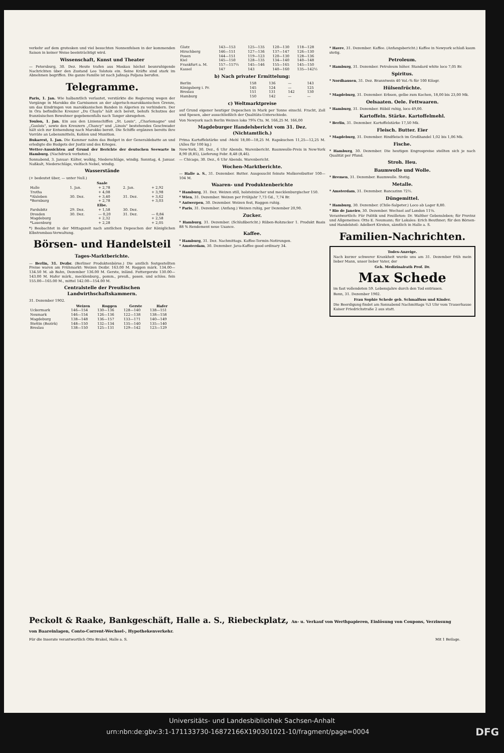verkehr auf dem grotesken und viel besuchten Nonnenfelsen in der kommenden Saison in keiner Weise beeinträchtigt wird.
Wissenschaft, Kunst und Theater
— Petersburg, 30. Dez. Heute trafen aus Moskau höchst beunruhigende Nachrichten über den Zustand Leo Tolstois ein. Seine Kräfte sind stark im Abnehmen begriffen. Die ganze Familie ist nach Jaßnaja Poljana berufen.
Telegramme.
Paris, 1. Jan. Wie halbamtlich verlautet, verstärkte die Regierung wegen der Vorgänge in Marokko die Garnisonen an der algerisch-marokkanischen Grenze, um das Eindringen von marokkanischen Banden in Algerien zu verhindern. Der in Ora befindliche Kreuzer „Du Chayla" hält sich bereit, behufs Schutzes der französischen Bewohner gegebenenfalls nach Tanger abzugehen.
Toulon, 1. Jan. Ein aus den Linienschiffen „St. Louis", „Charlemagne" und „Gaulois", sowie den Kreuzern „Chancy" und „Linois" bestehendes Geschwader hält sich zur Entsendung nach Marokko bereit. Die Schiffe ergänzen bereits ihre Vorräte an Lebensmitteln, Kohlen und Munition.
Bukarest, 1. Jan. Die Kammer nahm das Budget in der Generaldebatte an und erledigte die Budgets der Justiz und des Krieges.
Wetter-Aussichten auf Grund der Berichte der deutschen Seewarte in Hamburg. (Nachdruck verboten.)
Sonnabend, 3. Januar: Kälter, wolkig, Niederschläge, windig. Sonntag, 4. Januar. Naßkalt, Niederschläge, vielfach Nebel, windig.
Wasserstände
(+ bedeutet über, — unter Null.)
| Saale | | | | |
| --- | --- | --- | --- | --- |
| Halle | 1. Jan. | + 2,78 | 2. Jan. | + 2,92 |
| Trotha | | + 4,08 | | + 3,98 |
| *Alsleben | 30. Dez. | + 3,40 | 31. Dez. | + 3,62 |
| *Bernburg | | + 2,78 | | + 3,03 |
| Elbe. | | | | |
| Pardubitz | 29. Dez. | + 1,58 | 30. Dez. | |
| Dresden | 30. Dez. | — 0,20 | 31. Dez. | — 0,84 |
| Magdeburg | | + 2,32 | | + 2,58 |
| *Lauenburg | | + 2,28 | | + 2,05 |
*) Beobachtet in der Mittagszeit nach amtlichen Depeschen der Königlichen Elbstrombau-Verwaltung.
Börsen- und Handelsteil
Tages-Marktberichte.
— Berlin, 31. Dezbr. (Berliner Produktenbörse.) Die amtlich festgestellten Preise waren am Frühmarkt: Weizen Dezbr. 163.00 M. Roggen märk. 134.00—134.50 M. ab Bahn, Dezember 136.00 M. Gerste, inländ. Futtergerste 130.00—143.00 M. Hafer märk., mecklenburg., pomm., preuß., posen. und schles. fein 155.00—165.00 M., mittel 142.00—154.00 M.
Centralstelle der Preußischen Landwirthschaftskammern.
31. Dezember 1902.
| | Weizen | Roggen | Gerste | Hafer |
| --- | --- | --- | --- | --- |
| Uckermark | 146—154 | 130—136 | 128—140 | 138—151 |
| Neumark | 146—154 | 126—136 | 122—138 | 138—158 |
| Magdeburg | 138—148 | 136—157 | 133—171 | 140—149 |
| Stettin (Bezirk) | 148—150 | 132—134 | 135—140 | 135—140 |
| Breslau | 138—150 | 125—131 | 129—142 | 123—129 |
| Glatz | 143—153 | 125—135 | 120—130 | 118—128 |
| Hirschberg | 146—151 | 127—136 | 137—147 | 126—130 |
| Posen | 144—151 | 119—123 | 120—130 | 128—136 |
| Kiel | 145—150 | 128—135 | 134—140 | 140—148 |
| Frankfurt a. M. | 157—157½ | 145—146 | 155—165 | 145—150 |
| Kassel | 147 | 143 | 140—160 | 135—142½ |
b) Nach privater Ermittelung:
| Berlin | 158 | 136 | — | 143 |
| Königsberg i. Pr. | 145 | 124 | — | 125 |
| Breslau | 151 | 131 | 142 | 130 |
| Hamburg | 150 | 142 | — | — |
c) Weltmarktpreise
auf Grund eigener heutiger Depeschen in Mark per Tonne einschl. Fracht, Zoll und Spesen, aber ausschließlich der Qualitäts-Unterschiede.
Von Newyork nach Berlin Weizen loko 79⅝ Cts. M. 166,25 M. 166,00
Magdeburger Handelsbericht vom 31. Dez. (Nichtamtlich.)
Prima Kartoffelstärke und -Mehl 18,00—18,25 M. Rapskuchen 11,25—12,25 M. (Alles für 100 kg.)
New-York, 30. Dez., 6 Uhr Abends. Warenbericht. Baumwolle-Preis in New-York 8,90 (8,85), Lieferung Febr. 8,48 (8,46).
— Chicago, 30. Dez., 6 Uhr Abends. Warenbericht.
Wochen-Marktberichte.
— Halle a. S., 31. Dezember. Butter. Ausgesucht feinste Molkereibutter 100—104 M.
Waaren- und Produktenberichte
* Hamburg, 31. Dez. Weizen still, holsteinischer und mecklenburgischer 150.
* Wien, 31. Dezember. Weizen per Frühjahr 7,73 Gd., 7,74 Br.
* Antwerpen, 30. Dezember. Weizen fest, Roggen ruhig.
* Paris, 31. Dezember. (Anfang.) Weizen ruhig, per Dezember 20,90.
Zucker.
* Hamburg, 31. Dezember. (Schlußbericht.) Rüben-Rohzucker 1. Produkt Basis 88 % Rendement neue Usance.
Kaffee.
* Hamburg, 31. Dez. Nachmittags. Kaffee-Termin-Notirungen.
* Amsterdam, 30. Dezember. Java-Kaffee good ordinary 34.
* Havre, 31. Dezember. Kaffee. (Anfangsbericht.) Kaffee in Newyork schloß kaum stetig.
Petroleum.
* Hamburg, 31. Dezember. Petroleum höher. Standard white loco 7,05 Br.
Spiritus.
* Nordhausen, 31. Dez. Branntwein 40 Vol.-% für 100 Kilogr.
Hülsenfrüchte.
* Magdeburg, 31. Dezember. Erbsen, gelbe zum Kochen, 18,00 bis 23,00 Mk.
Oelsaaten. Oele. Fettwaaren.
* Hamburg, 31. Dezember. Rüböl ruhig, loco 49,00.
Kartoffeln. Stärke. Kartoffelmehl.
* Berlin, 31. Dezember. Kartoffelstärke 17,50 Mk.
Fleisch. Butter. Eier
* Magdeburg, 31. Dezember. Rindfleisch im Großhandel 1,02 bis 1,06 Mk.
Fische.
* Hamburg, 30. Dezember. Die heutigen Engrospreise stellten sich je nach Qualität per Pfund.
Stroh. Heu.
Baumwolle und Wolle.
* Bremen, 31. Dezember. Baumwolle. Stetig.
Metalle.
* Amsterdam, 31. Dezember. Bancazinn 72½.
Düngemittel.
* Hamburg, 30. Dezember. (Chile-Salpeter.) Loco ab Lager 8,80.
* Rio de Janeiro, 30. Dezember. Wechsel auf London 11⅛.
Verantwortlich: Für Politik und Feuilleton: Dr. Walther Gebensleben; für Provinz und Allgemeines: Otto E. Neumann; für Lokales: Erich Beuthner; für den Börsen- und Handelsteil: Adelbert Kirsten, sämtlich in Halle a. S.
Familien-Nachrichten.
Todes-Anzeige.
Nach kurzer schwerer Krankheit wurde uns am 31. Dezember früh mein lieber Mann, unser lieber Vater, der
Geh. Medizinalrath Prof. Dr.
Max Schede
im fast vollendeten 59. Lebensjahre durch den Tod entrissen.
Bonn, 31. Dezember 1902.
Frau Sophie Schede geb. Schmalfuss und Kinder.
Die Beerdigung findet am Sonnabend Nachmittags ¾3 Uhr vom Trauerhause Kaiser Friedrichstraße 2 aus statt.
Peckolt & Raake, Bankgeschäft, Halle a. S., Riebeckplatz, An- u. Verkauf von Werthpapieren, Einlösung von Coupons, Verzinsung von Baareinlagen, Conto-Corrent-Wechsel-, Hypothekenverkehr.
Für die Inserate verantwortlich Otto Brakel, Halle a. S. Mit 1 Beilage.
Universitäts- und Landesbibliothek Sachsen-Anhalt
urn:nbn:de:gbv:3:1-171133730-16872166X190301021-10/fragment/page=0004 DFG